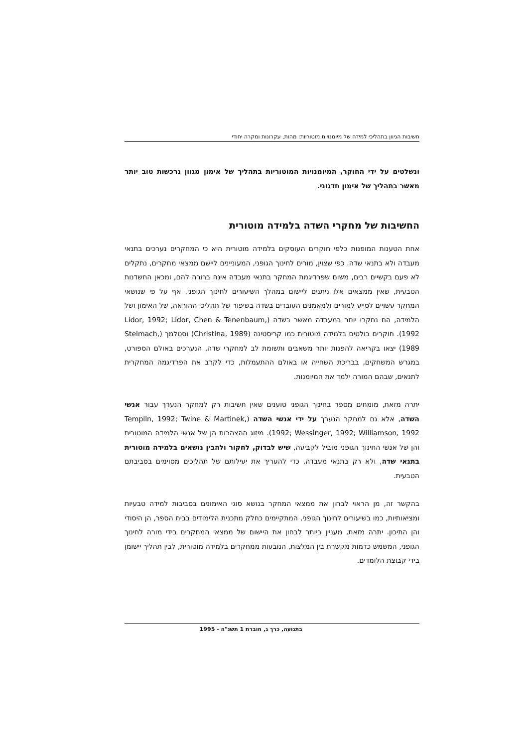חשיבות הגיוון בתהליכי למידה של מיומנויות מוטוריות: מהות, עקרונות ומקרה יחודי
ונשלטים על ידי החוקר, המיומנויות המוטוריות בתהליך של אימון מגוון נרכשות טוב יותר מאשר בתהליך של אימון חדגוני.
החשיבות של מחקרי השדה בלמידה מוטורית
אחת הטענות המופנות כלפי חוקרים העוסקים בלמידה מוטורית היא כי המחקרים נערכים בתנאי מעבדה ולא בתנאי שדה. כפי שצוין, מורים לחינוך הגופני, המעוניינים ליישם ממצאי מחקרים, נתקלים לא פעם בקשיים רבים, משום שפרדיגמת המחקר בתנאי מעבדה אינה ברורה להם, ומכאן החשדנות הטבעית, שאין ממצאים אלו ניתנים ליישום במהלך השיעורים לחינוך הגופני. אף על פי שנושאי המחקר עשויים לסייע למורים ולמאמנים העובדים בשדה בשיפור של תהליכי ההוראה, של האימון ושל הלמידה, הם נחקרו יותר במעבדה מאשר בשדה (Lidor, 1992; Lidor, Chen & Tenenbaum, 1992). חוקרים בולטים בלמידה מוטורית כמו קריסטינה (Christina, 1989) וסטלמך (Stelmach, 1989) יצאו בקריאה להפנות יותר משאבים ותשומת לב למחקרי שדה, הנערכים באולם הספורט, במגרש המשחקים, בבריכת השחייה או באולם ההתעמלות, כדי לקרב את הפרדיגמה המחקרית לתנאים, שבהם המורה ילמד את המיומנות.
יתרה מזאת, מומחים מספר בחינוך הגופני טוענים שאין חשיבות רק למחקר הנערך עבור אנשי השדה, אלא גם למחקר הנערך על ידי אנשי השדה (Templin, 1992; Twine & Martinek, 1992; Wessinger, 1992; Williamson, 1992). מיזוג ההצהרות הן של אנשי הלמידה המוטורית והן של אנשי החינוך הגופני מוביל לקביעה, שיש לבדוק, לחקור ולהבין נושאים בלמידה מוטורית בתנאי שדה, ולא רק בתנאי מעבדה, כדי להעריך את יעילותם של תהליכים מסוימים בסביבתם הטבעית.
בהקשר זה, מן הראוי לבחון את ממצאי המחקר בנושא סוגי האימונים בסביבות למידה טבעיות ומציאותיות, כמו בשיעורים לחינוך הגופני, המתקיימים כחלק מתכנית הלימודים בבית הספר, הן היסודי והן התיכון. יתרה מזאת, מעניין ביותר לבחון את היישום של ממצאי המחקרים בידי מורה לחינוך הגופני, המשמש כדמות מקשרת בין המלצות, הנובעות ממחקרים בלמידה מוטורית, לבין תהליך יישומן בידי קבוצת הלומדים.
בתנועה, כרך ג, חוברת 1 תשנ"ה - 1995